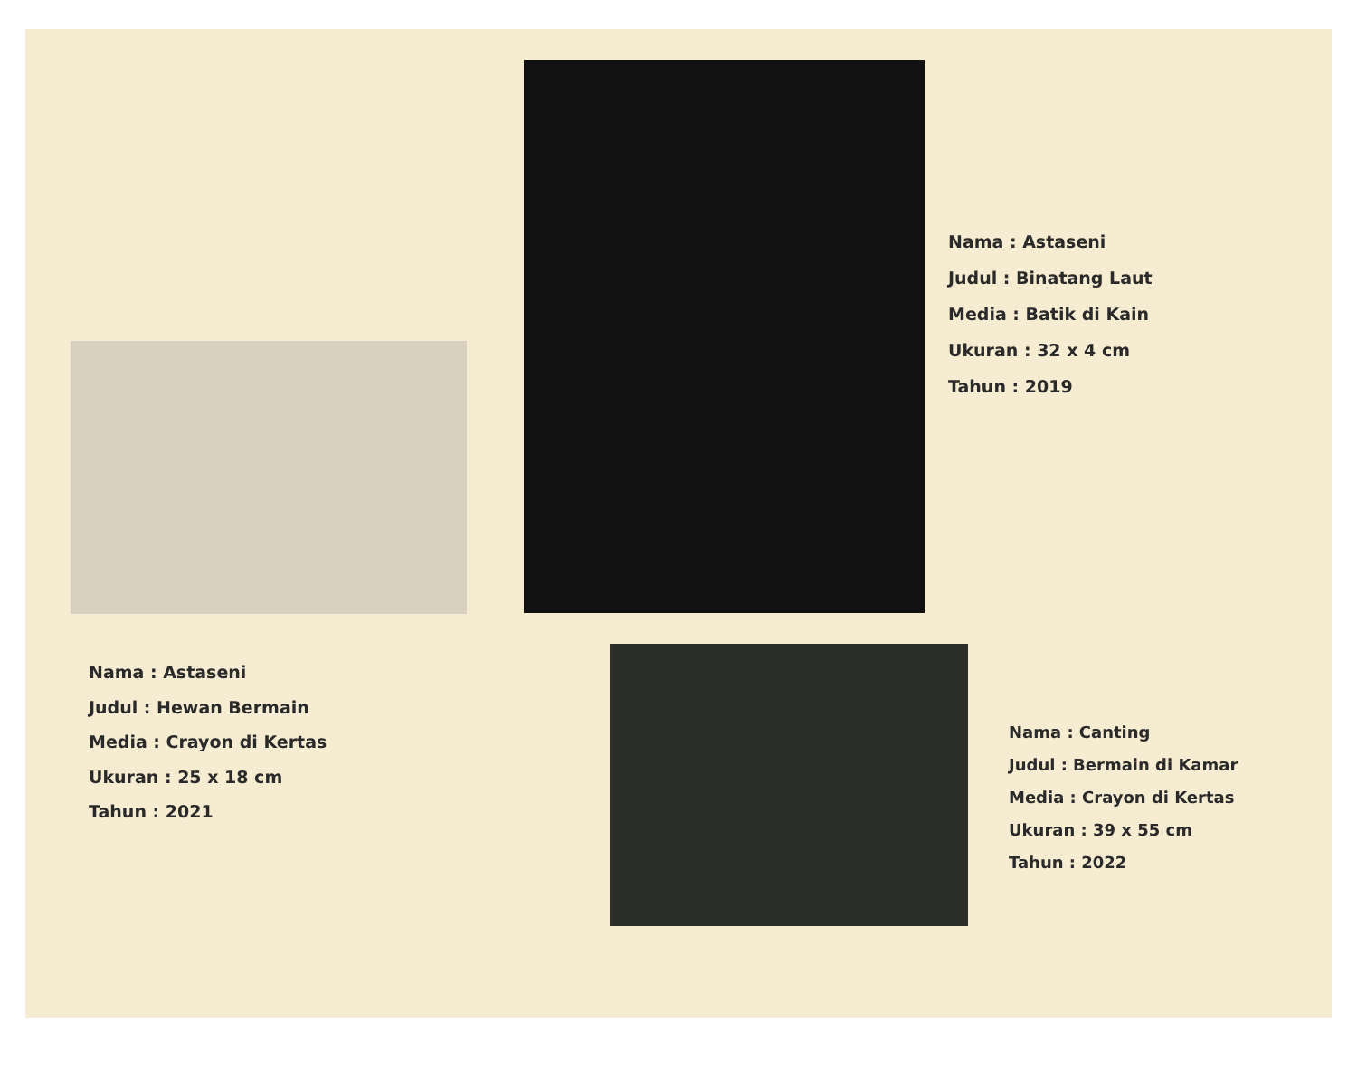Nama : Astaseni
Judul : Binatang Laut
Media : Batik di Kain
Ukuran : 32 x 4 cm
Tahun : 2019
Nama : Astaseni
Judul : Hewan Bermain
Media : Crayon di Kertas
Ukuran : 25 x 18 cm
Tahun : 2021
Nama : Canting
Judul : Bermain di Kamar
Media : Crayon di Kertas
Ukuran : 39 x 55 cm
Tahun : 2022